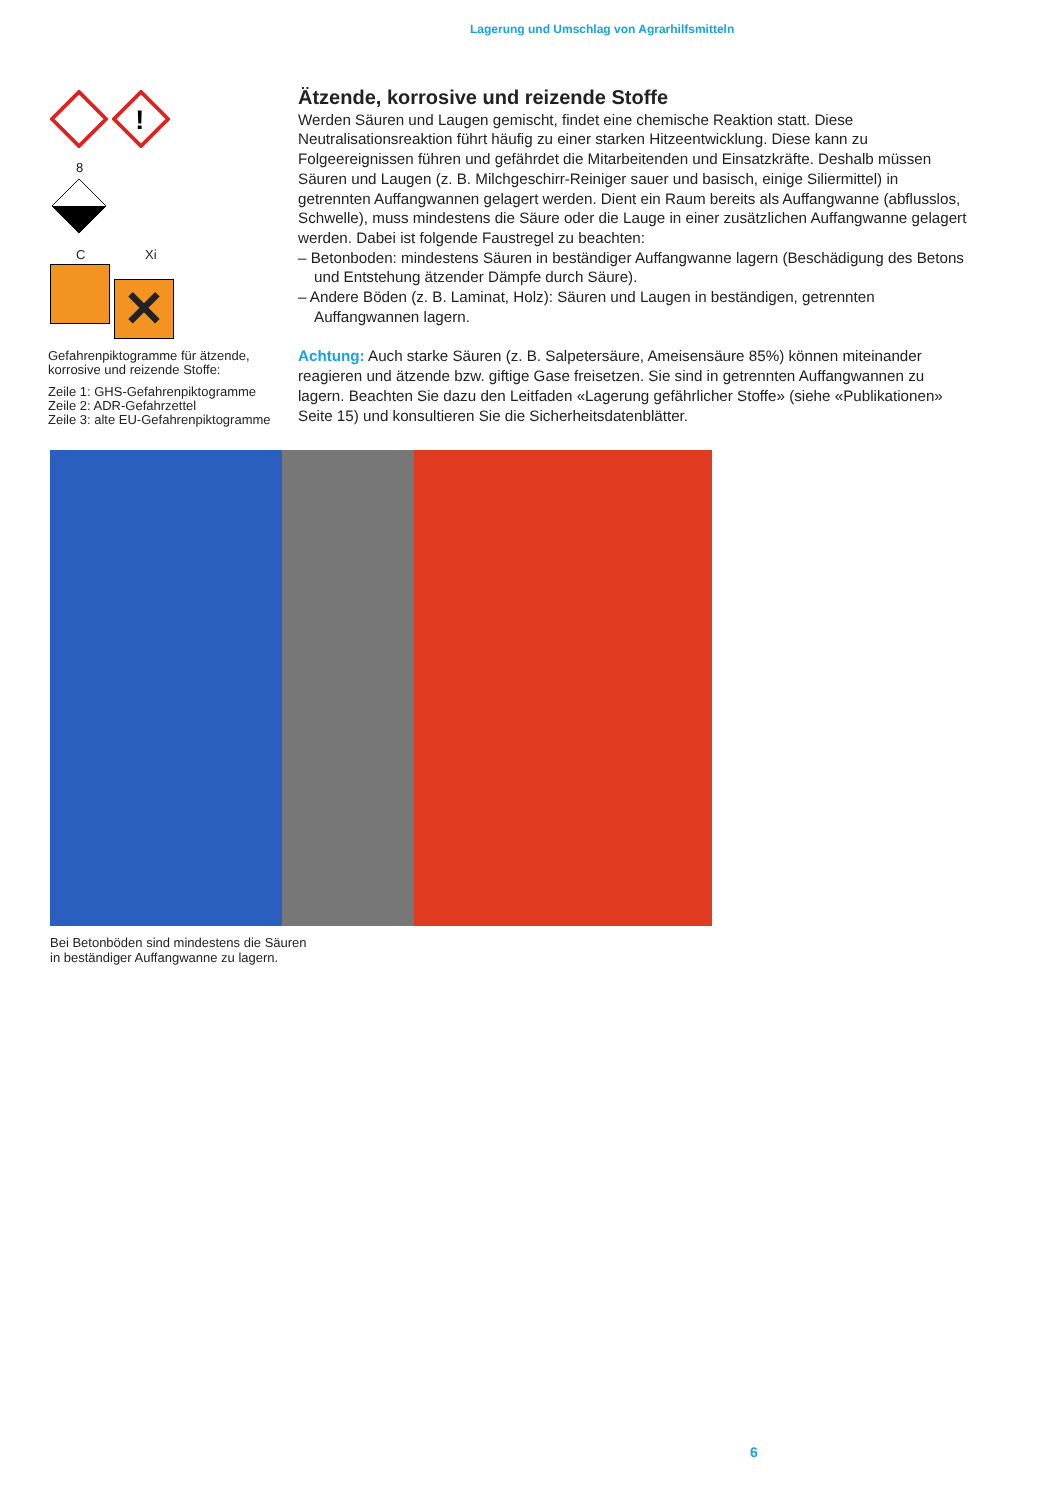Lagerung und Umschlag von Agrarhilfsmitteln
!
8
C Xi
✕
Gefahrenpiktogramme für ätzende, korrosive und reizende Stoffe:
Zeile 1: GHS-Gefahrenpiktogramme
Zeile 2: ADR-Gefahrzettel
Zeile 3: alte EU-Gefahrenpiktogramme
Ätzende, korrosive und reizende Stoffe
Werden Säuren und Laugen gemischt, findet eine chemische Reaktion statt. Diese Neutralisationsreaktion führt häufig zu einer starken Hitzeentwicklung. Diese kann zu Folgeereignissen führen und gefährdet die Mitarbeitenden und Einsatzkräfte. Deshalb müssen Säuren und Laugen (z. B. Milchgeschirr-Reiniger sauer und basisch, einige Siliermittel) in getrennten Auffangwannen gelagert werden. Dient ein Raum bereits als Auffangwanne (abflusslos, Schwelle), muss mindestens die Säure oder die Lauge in einer zusätzlichen Auffangwanne gelagert werden. Dabei ist folgende Faustregel zu beachten:
– Betonboden: mindestens Säuren in beständiger Auffangwanne lagern (Beschädigung des Betons und Entstehung ätzender Dämpfe durch Säure).
– Andere Böden (z. B. Laminat, Holz): Säuren und Laugen in beständigen, getrennten Auffangwannen lagern.
Achtung: Auch starke Säuren (z. B. Salpetersäure, Ameisensäure 85%) können miteinander reagieren und ätzende bzw. giftige Gase freisetzen. Sie sind in getrennten Auffangwannen zu lagern. Beachten Sie dazu den Leitfaden «Lagerung gefährlicher Stoffe» (siehe «Publikationen» Seite 15) und konsultieren Sie die Sicherheitsdatenblätter.
Bei Betonböden sind mindestens die Säuren
in beständiger Auffangwanne zu lagern.
6